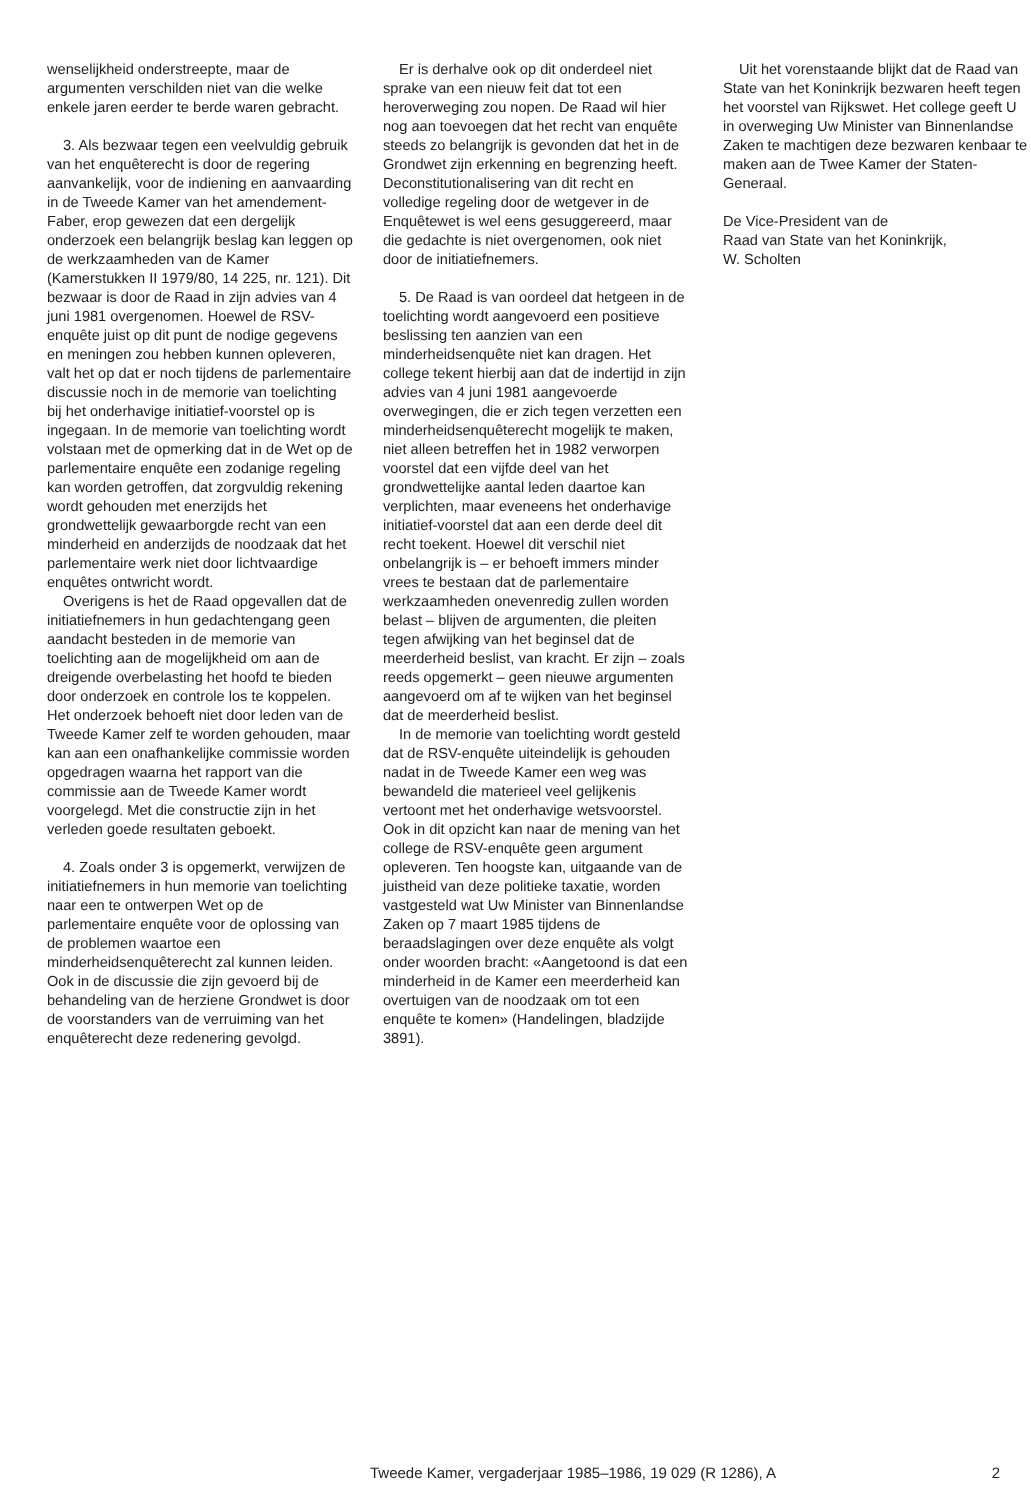wenselijkheid onderstreepte, maar de argumenten verschilden niet van die welke enkele jaren eerder te berde waren gebracht.
3. Als bezwaar tegen een veelvuldig gebruik van het enquêterecht is door de regering aanvankelijk, voor de indiening en aanvaarding in de Tweede Kamer van het amendement-Faber, erop gewezen dat een dergelijk onderzoek een belangrijk beslag kan leggen op de werkzaamheden van de Kamer (Kamerstukken II 1979/80, 14 225, nr. 121). Dit bezwaar is door de Raad in zijn advies van 4 juni 1981 overgenomen. Hoewel de RSV-enquête juist op dit punt de nodige gegevens en meningen zou hebben kunnen opleveren, valt het op dat er noch tijdens de parlementaire discussie noch in de memorie van toelichting bij het onderhavige initiatief-voorstel op is ingegaan. In de memorie van toelichting wordt volstaan met de opmerking dat in de Wet op de parlementaire enquête een zodanige regeling kan worden getroffen, dat zorgvuldig rekening wordt gehouden met enerzijds het grondwettelijk gewaarborgde recht van een minderheid en anderzijds de noodzaak dat het parlementaire werk niet door lichtvaardige enquêtes ontwricht wordt.
Overigens is het de Raad opgevallen dat de initiatiefnemers in hun gedachtengang geen aandacht besteden in de memorie van toelichting aan de mogelijkheid om aan de dreigende overbelasting het hoofd te bieden door onderzoek en controle los te koppelen. Het onderzoek behoeft niet door leden van de Tweede Kamer zelf te worden gehouden, maar kan aan een onafhankelijke commissie worden opgedragen waarna het rapport van die commissie aan de Tweede Kamer wordt voorgelegd. Met die constructie zijn in het verleden goede resultaten geboekt.
4. Zoals onder 3 is opgemerkt, verwijzen de initiatiefnemers in hun memorie van toelichting naar een te ontwerpen Wet op de parlementaire enquête voor de oplossing van de problemen waartoe een minderheidsenquêterecht zal kunnen leiden. Ook in de discussie die zijn gevoerd bij de behandeling van de herziene Grondwet is door de voorstanders van de verruiming van het enquêterecht deze redenering gevolgd.
Er is derhalve ook op dit onderdeel niet sprake van een nieuw feit dat tot een heroverweging zou nopen. De Raad wil hier nog aan toevoegen dat het recht van enquête steeds zo belangrijk is gevonden dat het in de Grondwet zijn erkenning en begrenzing heeft. Deconstitutionalisering van dit recht en volledige regeling door de wetgever in de Enquêtewet is wel eens gesuggereerd, maar die gedachte is niet overgenomen, ook niet door de initiatiefnemers.
5. De Raad is van oordeel dat hetgeen in de toelichting wordt aangevoerd een positieve beslissing ten aanzien van een minderheidsenquête niet kan dragen. Het college tekent hierbij aan dat de indertijd in zijn advies van 4 juni 1981 aangevoerde overwegingen, die er zich tegen verzetten een minderheidsenquêterecht mogelijk te maken, niet alleen betreffen het in 1982 verworpen voorstel dat een vijfde deel van het grondwettelijke aantal leden daartoe kan verplichten, maar eveneens het onderhavige initiatief-voorstel dat aan een derde deel dit recht toekent. Hoewel dit verschil niet onbelangrijk is – er behoeft immers minder vrees te bestaan dat de parlementaire werkzaamheden onevenredig zullen worden belast – blijven de argumenten, die pleiten tegen afwijking van het beginsel dat de meerderheid beslist, van kracht. Er zijn – zoals reeds opgemerkt – geen nieuwe argumenten aangevoerd om af te wijken van het beginsel dat de meerderheid beslist.
In de memorie van toelichting wordt gesteld dat de RSV-enquête uiteindelijk is gehouden nadat in de Tweede Kamer een weg was bewandeld die materieel veel gelijkenis vertoont met het onderhavige wetsvoorstel. Ook in dit opzicht kan naar de mening van het college de RSV-enquête geen argument opleveren. Ten hoogste kan, uitgaande van de juistheid van deze politieke taxatie, worden vastgesteld wat Uw Minister van Binnenlandse Zaken op 7 maart 1985 tijdens de beraadslagingen over deze enquête als volgt onder woorden bracht: «Aangetoond is dat een minderheid in de Kamer een meerderheid kan overtuigen van de noodzaak om tot een enquête te komen» (Handelingen, bladzijde 3891).
Uit het vorenstaande blijkt dat de Raad van State van het Koninkrijk bezwaren heeft tegen het voorstel van Rijkswet. Het college geeft U in overweging Uw Minister van Binnenlandse Zaken te machtigen deze bezwaren kenbaar te maken aan de Twee Kamer der Staten-Generaal.
De Vice-President van de
Raad van State van het Koninkrijk,
W. Scholten
Tweede Kamer, vergaderjaar 1985–1986, 19 029 (R 1286), A 2